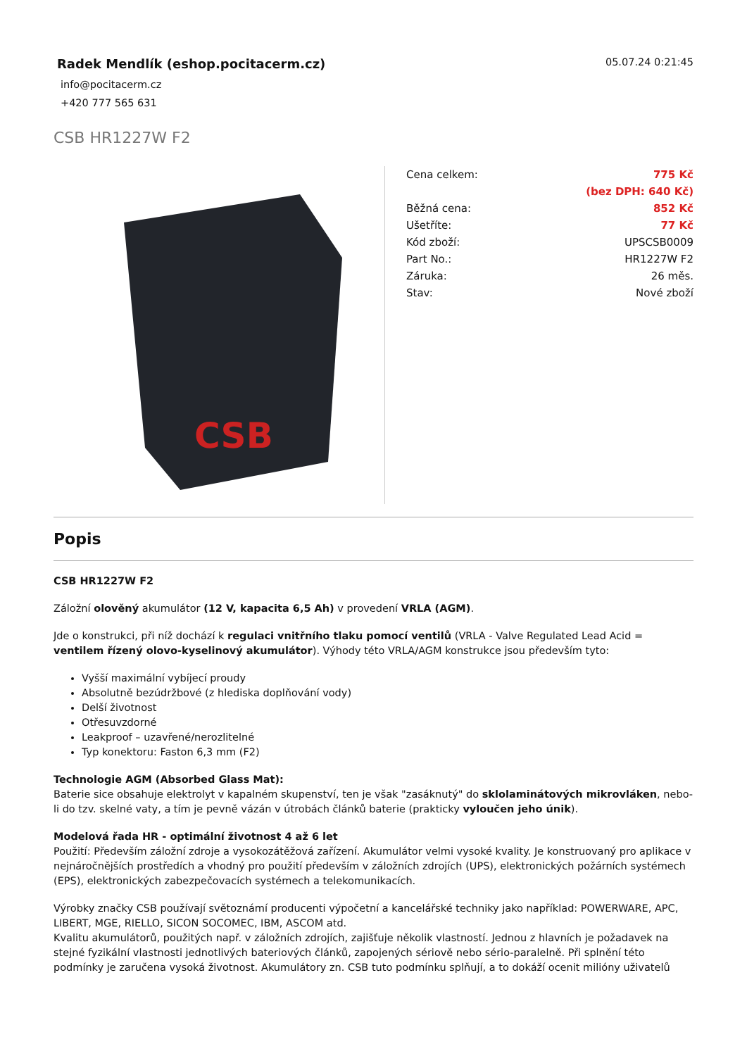Radek Mendlík (eshop.pocitacerm.cz)
05.07.24 0:21:45
info@pocitacerm.cz
+420 777 565 631
CSB HR1227W F2
CSB
| Cena celkem: | 775 Kč |
| | (bez DPH: 640 Kč) |
| Běžná cena: | 852 Kč |
| Ušetříte: | 77 Kč |
| Kód zboží: | UPSCSB0009 |
| Part No.: | HR1227W F2 |
| Záruka: | 26 měs. |
| Stav: | Nové zboží |
Popis
CSB HR1227W F2
Záložní olověný akumulátor (12 V, kapacita 6,5 Ah) v provedení VRLA (AGM).
Jde o konstrukci, při níž dochází k regulaci vnitřního tlaku pomocí ventilů (VRLA - Valve Regulated Lead Acid = ventilem řízený olovo-kyselinový akumulátor). Výhody této VRLA/AGM konstrukce jsou především tyto:
Vyšší maximální vybíjecí proudy
Absolutně bezúdržbové (z hlediska doplňování vody)
Delší životnost
Otřesuvzdorné
Leakproof – uzavřené/nerozlitelné
Typ konektoru: Faston 6,3 mm (F2)
Technologie AGM (Absorbed Glass Mat):
Baterie sice obsahuje elektrolyt v kapalném skupenství, ten je však "zasáknutý" do sklolaminátových mikrovláken, nebo-li do tzv. skelné vaty, a tím je pevně vázán v útrobách článků baterie (prakticky vyloučen jeho únik).
Modelová řada HR - optimální životnost 4 až 6 let
Použití: Především záložní zdroje a vysokozátěžová zařízení. Akumulátor velmi vysoké kvality. Je konstruovaný pro aplikace v nejnáročnějších prostředích a vhodný pro použití především v záložních zdrojích (UPS), elektronických požárních systémech (EPS), elektronických zabezpečovacích systémech a telekomunikacích.
Výrobky značky CSB používají světoznámí producenti výpočetní a kancelářské techniky jako například: POWERWARE, APC, LIBERT, MGE, RIELLO, SICON SOCOMEC, IBM, ASCOM atd.
Kvalitu akumulátorů, použitých např. v záložních zdrojích, zajišťuje několik vlastností. Jednou z hlavních je požadavek na stejné fyzikální vlastnosti jednotlivých bateriových článků, zapojených sériově nebo sério-paralelně. Při splnění této podmínky je zaručena vysoká životnost. Akumulátory zn. CSB tuto podmínku splňují, a to dokáží ocenit milióny uživatelů